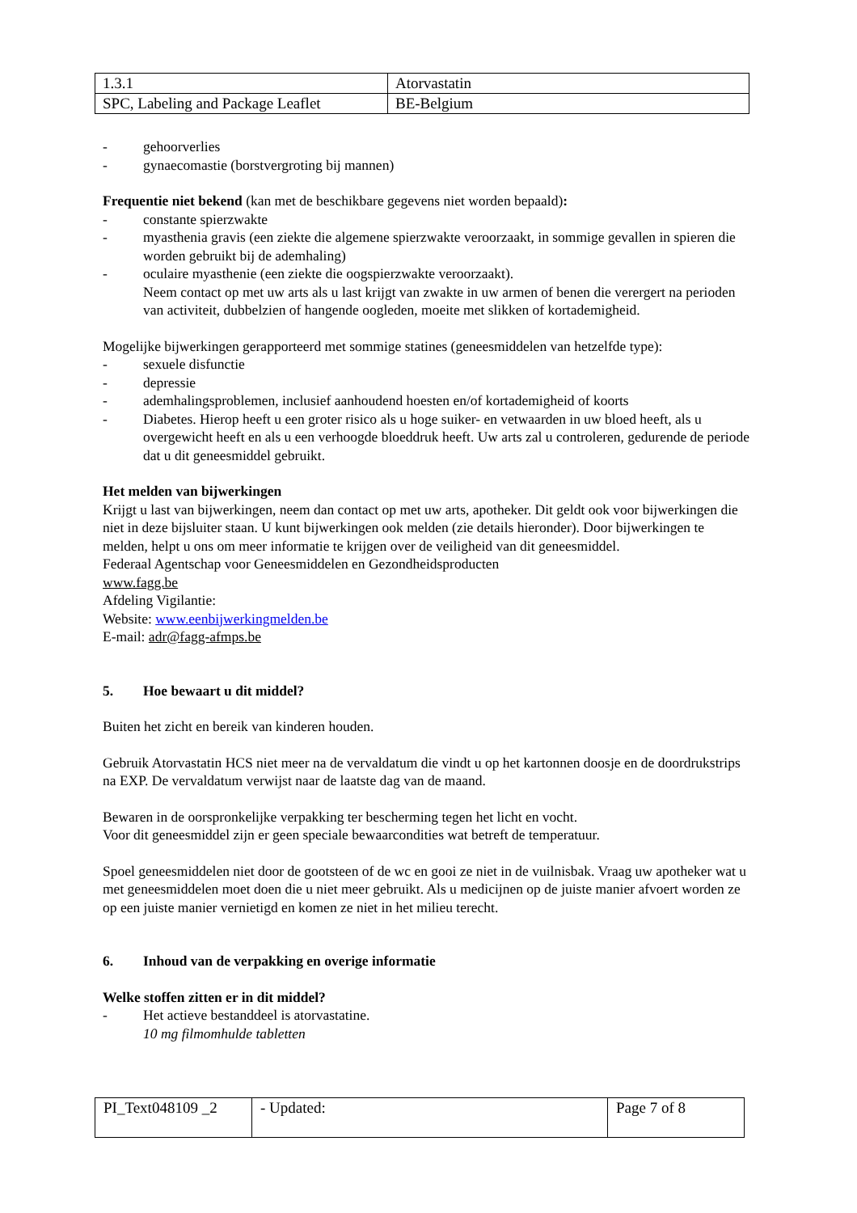| 1.3.1 | Atorvastatin |
| SPC, Labeling and Package Leaflet | BE-Belgium |
- gehoorverlies
- gynaecomastie (borstvergroting bij mannen)
Frequentie niet bekend (kan met de beschikbare gegevens niet worden bepaald):
- constante spierzwakte
- myasthenia gravis (een ziekte die algemene spierzwakte veroorzaakt, in sommige gevallen in spieren die worden gebruikt bij de ademhaling)
- oculaire myasthenie (een ziekte die oogspierzwakte veroorzaakt).
Neem contact op met uw arts als u last krijgt van zwakte in uw armen of benen die verergert na perioden van activiteit, dubbelzien of hangende oogleden, moeite met slikken of kortademigheid.
Mogelijke bijwerkingen gerapporteerd met sommige statines (geneesmiddelen van hetzelfde type):
- sexuele disfunctie
- depressie
- ademhalingsproblemen, inclusief aanhoudend hoesten en/of kortademigheid of koorts
- Diabetes. Hierop heeft u een groter risico als u hoge suiker- en vetwaarden in uw bloed heeft, als u overgewicht heeft en als u een verhoogde bloeddruk heeft. Uw arts zal u controleren, gedurende de periode dat u dit geneesmiddel gebruikt.
Het melden van bijwerkingen
Krijgt u last van bijwerkingen, neem dan contact op met uw arts, apotheker. Dit geldt ook voor bijwerkingen die niet in deze bijsluiter staan. U kunt bijwerkingen ook melden (zie details hieronder). Door bijwerkingen te melden, helpt u ons om meer informatie te krijgen over de veiligheid van dit geneesmiddel.
Federaal Agentschap voor Geneesmiddelen en Gezondheidsproducten
www.fagg.be
Afdeling Vigilantie:
Website: www.eenbijwerkingmelden.be
E-mail: adr@fagg-afmps.be
5. Hoe bewaart u dit middel?
Buiten het zicht en bereik van kinderen houden.
Gebruik Atorvastatin HCS niet meer na de vervaldatum die vindt u op het kartonnen doosje en de doordrukstrips na EXP. De vervaldatum verwijst naar de laatste dag van de maand.
Bewaren in de oorspronkelijke verpakking ter bescherming tegen het licht en vocht.
Voor dit geneesmiddel zijn er geen speciale bewaarcondities wat betreft de temperatuur.
Spoel geneesmiddelen niet door de gootsteen of de wc en gooi ze niet in de vuilnisbak. Vraag uw apotheker wat u met geneesmiddelen moet doen die u niet meer gebruikt. Als u medicijnen op de juiste manier afvoert worden ze op een juiste manier vernietigd en komen ze niet in het milieu terecht.
6. Inhoud van de verpakking en overige informatie
Welke stoffen zitten er in dit middel?
- Het actieve bestanddeel is atorvastatine.
10 mg filmomhulde tabletten
| PI_Text048109 _2 | - Updated: | Page 7 of 8 |